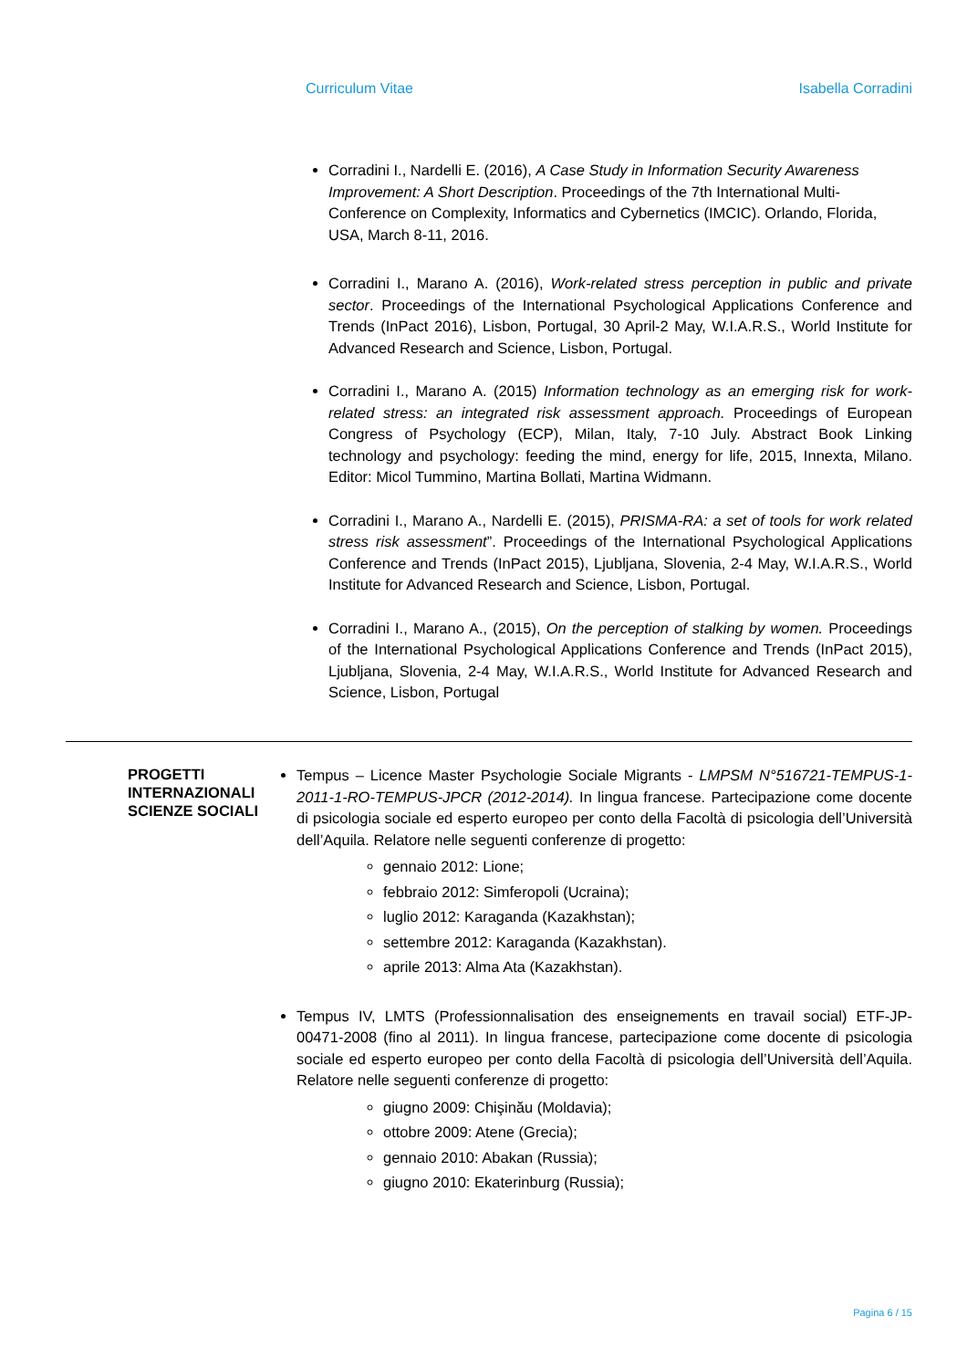Curriculum Vitae Isabella Corradini
Corradini I., Nardelli E. (2016), A Case Study in Information Security Awareness Improvement: A Short Description. Proceedings of the 7th International Multi-Conference on Complexity, Informatics and Cybernetics (IMCIC). Orlando, Florida, USA, March 8-11, 2016.
Corradini I., Marano A. (2016), Work-related stress perception in public and private sector. Proceedings of the International Psychological Applications Conference and Trends (InPact 2016), Lisbon, Portugal, 30 April-2 May, W.I.A.R.S., World Institute for Advanced Research and Science, Lisbon, Portugal.
Corradini I., Marano A. (2015) Information technology as an emerging risk for work-related stress: an integrated risk assessment approach. Proceedings of European Congress of Psychology (ECP), Milan, Italy, 7-10 July. Abstract Book Linking technology and psychology: feeding the mind, energy for life, 2015, Innexta, Milano. Editor: Micol Tummino, Martina Bollati, Martina Widmann.
Corradini I., Marano A., Nardelli E. (2015), PRISMA-RA: a set of tools for work related stress risk assessment”. Proceedings of the International Psychological Applications Conference and Trends (InPact 2015), Ljubljana, Slovenia, 2-4 May, W.I.A.R.S., World Institute for Advanced Research and Science, Lisbon, Portugal.
Corradini I., Marano A., (2015), On the perception of stalking by women. Proceedings of the International Psychological Applications Conference and Trends (InPact 2015), Ljubljana, Slovenia, 2-4 May, W.I.A.R.S., World Institute for Advanced Research and Science, Lisbon, Portugal
PROGETTI INTERNAZIONALI SCIENZE SOCIALI
Tempus – Licence Master Psychologie Sociale Migrants - LMPSM N°516721-TEMPUS-1-2011-1-RO-TEMPUS-JPCR (2012-2014). In lingua francese. Partecipazione come docente di psicologia sociale ed esperto europeo per conto della Facoltà di psicologia dell’Università dell’Aquila. Relatore nelle seguenti conferenze di progetto:
gennaio 2012: Lione;
febbraio 2012: Simferopoli (Ucraina);
luglio 2012: Karaganda (Kazakhstan);
settembre 2012: Karaganda (Kazakhstan).
aprile 2013: Alma Ata (Kazakhstan).
Tempus IV, LMTS (Professionnalisation des enseignements en travail social) ETF-JP-00471-2008 (fino al 2011). In lingua francese, partecipazione come docente di psicologia sociale ed esperto europeo per conto della Facoltà di psicologia dell’Università dell’Aquila. Relatore nelle seguenti conferenze di progetto:
giugno 2009: Chişinău (Moldavia);
ottobre 2009: Atene (Grecia);
gennaio 2010: Abakan (Russia);
giugno 2010: Ekaterinburg (Russia);
Pagina 6 / 15